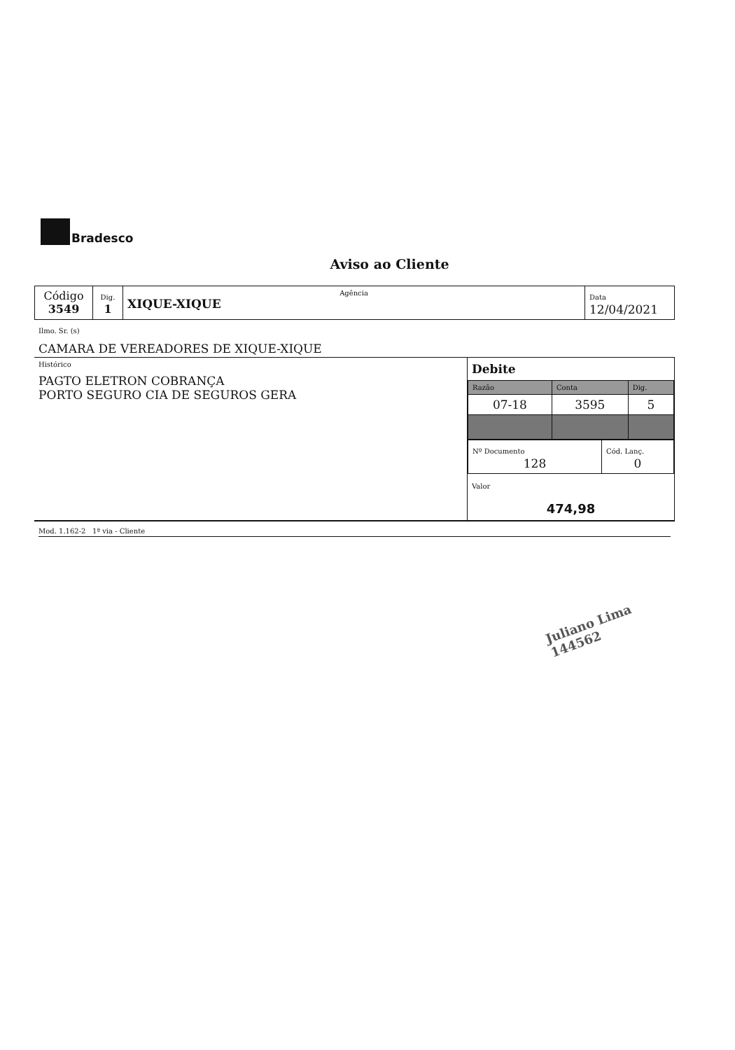Bradesco
Aviso ao Cliente
| Código 3549 | Dig. 1 | Agência XIQUE-XIQUE | Data 12/04/2021 |
Ilmo. Sr. (s)
CAMARA DE VEREADORES DE XIQUE-XIQUE
| Histórico PAGTO ELETRON COBRANÇA PORTO SEGURO CIA DE SEGUROS GERA | Debite / Razão / Conta / Dig. / / 07-18 / 3595 / 5 / / Nº Documento 128 / Cód. Lanç. 0 / Valor 474,98 |
Mod. 1.162-2 1ª via - Cliente
Juliano Lima
144562